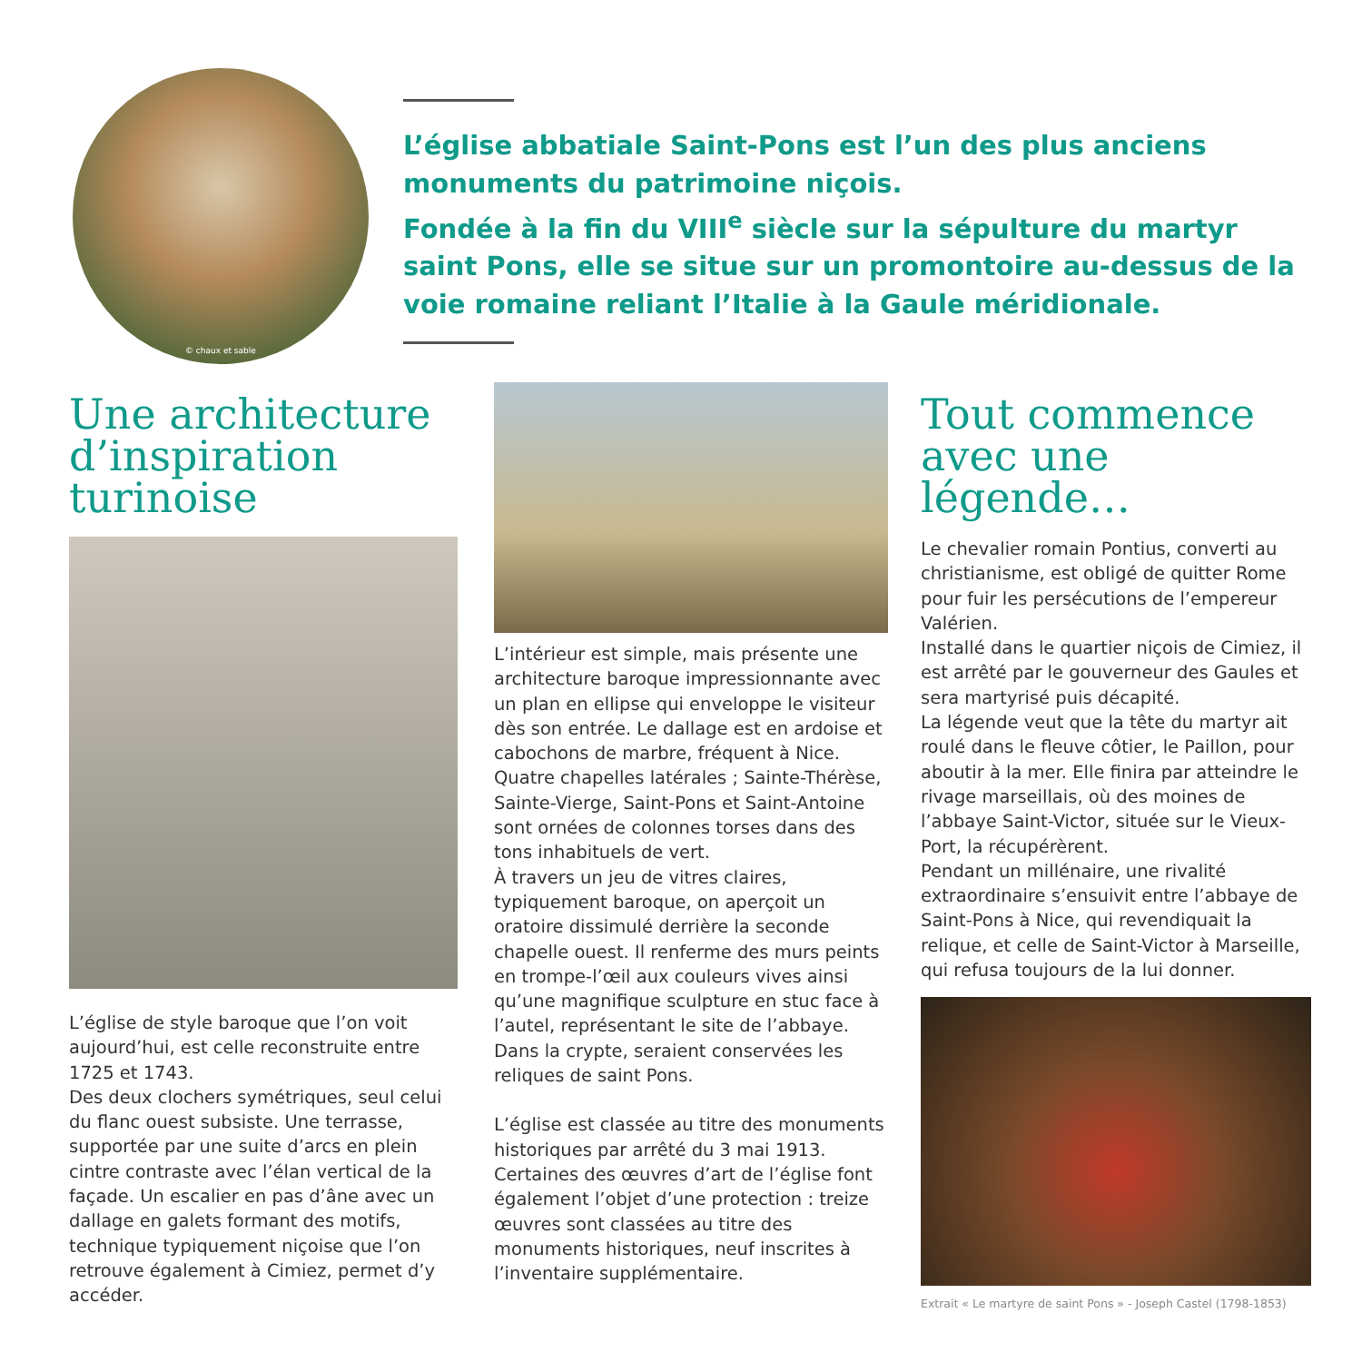© chaux et sable
L’église abbatiale Saint-Pons est l’un des plus anciens monuments du patrimoine niçois.
Fondée à la fin du VIII<sup>e</sup> siècle sur la sépulture du martyr saint Pons, elle se situe sur un promontoire au-dessus de la voie romaine reliant l’Italie à la Gaule méridionale.
Une architecture d’inspiration turinoise
L’église de style baroque que l’on voit aujourd’hui, est celle reconstruite entre 1725 et 1743.
Des deux clochers symétriques, seul celui du flanc ouest subsiste. Une terrasse, supportée par une suite d’arcs en plein cintre contraste avec l’élan vertical de la façade. Un escalier en pas d’âne avec un dallage en galets formant des motifs, technique typiquement niçoise que l’on retrouve également à Cimiez, permet d’y accéder.
L’intérieur est simple, mais présente une architecture baroque impressionnante avec un plan en ellipse qui enveloppe le visiteur dès son entrée. Le dallage est en ardoise et cabochons de marbre, fréquent à Nice.
Quatre chapelles latérales ; Sainte-Thérèse, Sainte-Vierge, Saint-Pons et Saint-Antoine sont ornées de colonnes torses dans des tons inhabituels de vert.
À travers un jeu de vitres claires, typiquement baroque, on aperçoit un oratoire dissimulé derrière la seconde chapelle ouest. Il renferme des murs peints en trompe-l’œil aux couleurs vives ainsi qu’une magnifique sculpture en stuc face à l’autel, représentant le site de l’abbaye. Dans la crypte, seraient conservées les reliques de saint Pons.
L’église est classée au titre des monuments historiques par arrêté du 3 mai 1913. Certaines des œuvres d’art de l’église font également l’objet d’une protection : treize œuvres sont classées au titre des monuments historiques, neuf inscrites à l’inventaire supplémentaire.
Tout commence avec une légende…
Le chevalier romain Pontius, converti au christianisme, est obligé de quitter Rome pour fuir les persécutions de l’empereur Valérien.
Installé dans le quartier niçois de Cimiez, il est arrêté par le gouverneur des Gaules et sera martyrisé puis décapité.
La légende veut que la tête du martyr ait roulé dans le fleuve côtier, le Paillon, pour aboutir à la mer. Elle finira par atteindre le rivage marseillais, où des moines de l’abbaye Saint-Victor, située sur le Vieux-Port, la récupérèrent.
Pendant un millénaire, une rivalité extraordinaire s’ensuivit entre l’abbaye de Saint-Pons à Nice, qui revendiquait la relique, et celle de Saint-Victor à Marseille, qui refusa toujours de la lui donner.
Extrait « Le martyre de saint Pons » - Joseph Castel (1798-1853)